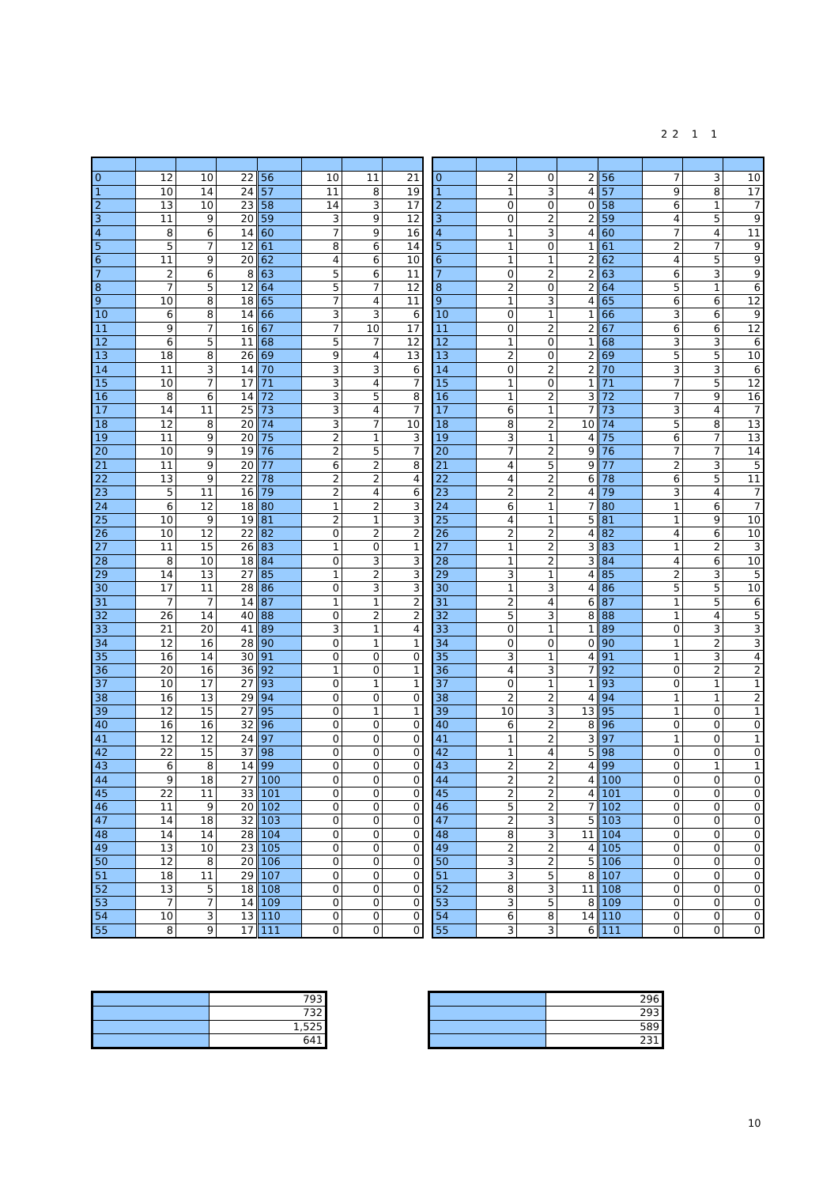22 1 1
| 0 | 12 | 10 | 22 | 56 | 10 | 11 | 21 |
| 1 | 10 | 14 | 24 | 57 | 11 | 8 | 19 |
| 2 | 13 | 10 | 23 | 58 | 14 | 3 | 17 |
| 3 | 11 | 9 | 20 | 59 | 3 | 9 | 12 |
| 4 | 8 | 6 | 14 | 60 | 7 | 9 | 16 |
| 5 | 5 | 7 | 12 | 61 | 8 | 6 | 14 |
| 6 | 11 | 9 | 20 | 62 | 4 | 6 | 10 |
| 7 | 2 | 6 | 8 | 63 | 5 | 6 | 11 |
| 8 | 7 | 5 | 12 | 64 | 5 | 7 | 12 |
| 9 | 10 | 8 | 18 | 65 | 7 | 4 | 11 |
| 10 | 6 | 8 | 14 | 66 | 3 | 3 | 6 |
| 11 | 9 | 7 | 16 | 67 | 7 | 10 | 17 |
| 12 | 6 | 5 | 11 | 68 | 5 | 7 | 12 |
| 13 | 18 | 8 | 26 | 69 | 9 | 4 | 13 |
| 14 | 11 | 3 | 14 | 70 | 3 | 3 | 6 |
| 15 | 10 | 7 | 17 | 71 | 3 | 4 | 7 |
| 16 | 8 | 6 | 14 | 72 | 3 | 5 | 8 |
| 17 | 14 | 11 | 25 | 73 | 3 | 4 | 7 |
| 18 | 12 | 8 | 20 | 74 | 3 | 7 | 10 |
| 19 | 11 | 9 | 20 | 75 | 2 | 1 | 3 |
| 20 | 10 | 9 | 19 | 76 | 2 | 5 | 7 |
| 21 | 11 | 9 | 20 | 77 | 6 | 2 | 8 |
| 22 | 13 | 9 | 22 | 78 | 2 | 2 | 4 |
| 23 | 5 | 11 | 16 | 79 | 2 | 4 | 6 |
| 24 | 6 | 12 | 18 | 80 | 1 | 2 | 3 |
| 25 | 10 | 9 | 19 | 81 | 2 | 1 | 3 |
| 26 | 10 | 12 | 22 | 82 | 0 | 2 | 2 |
| 27 | 11 | 15 | 26 | 83 | 1 | 0 | 1 |
| 28 | 8 | 10 | 18 | 84 | 0 | 3 | 3 |
| 29 | 14 | 13 | 27 | 85 | 1 | 2 | 3 |
| 30 | 17 | 11 | 28 | 86 | 0 | 3 | 3 |
| 31 | 7 | 7 | 14 | 87 | 1 | 1 | 2 |
| 32 | 26 | 14 | 40 | 88 | 0 | 2 | 2 |
| 33 | 21 | 20 | 41 | 89 | 3 | 1 | 4 |
| 34 | 12 | 16 | 28 | 90 | 0 | 1 | 1 |
| 35 | 16 | 14 | 30 | 91 | 0 | 0 | 0 |
| 36 | 20 | 16 | 36 | 92 | 1 | 0 | 1 |
| 37 | 10 | 17 | 27 | 93 | 0 | 1 | 1 |
| 38 | 16 | 13 | 29 | 94 | 0 | 0 | 0 |
| 39 | 12 | 15 | 27 | 95 | 0 | 1 | 1 |
| 40 | 16 | 16 | 32 | 96 | 0 | 0 | 0 |
| 41 | 12 | 12 | 24 | 97 | 0 | 0 | 0 |
| 42 | 22 | 15 | 37 | 98 | 0 | 0 | 0 |
| 43 | 6 | 8 | 14 | 99 | 0 | 0 | 0 |
| 44 | 9 | 18 | 27 | 100 | 0 | 0 | 0 |
| 45 | 22 | 11 | 33 | 101 | 0 | 0 | 0 |
| 46 | 11 | 9 | 20 | 102 | 0 | 0 | 0 |
| 47 | 14 | 18 | 32 | 103 | 0 | 0 | 0 |
| 48 | 14 | 14 | 28 | 104 | 0 | 0 | 0 |
| 49 | 13 | 10 | 23 | 105 | 0 | 0 | 0 |
| 50 | 12 | 8 | 20 | 106 | 0 | 0 | 0 |
| 51 | 18 | 11 | 29 | 107 | 0 | 0 | 0 |
| 52 | 13 | 5 | 18 | 108 | 0 | 0 | 0 |
| 53 | 7 | 7 | 14 | 109 | 0 | 0 | 0 |
| 54 | 10 | 3 | 13 | 110 | 0 | 0 | 0 |
| 55 | 8 | 9 | 17 | 111 | 0 | 0 | 0 |
| 0 | 2 | 0 | 2 | 56 | 7 | 3 | 10 |
| 1 | 1 | 3 | 4 | 57 | 9 | 8 | 17 |
| 2 | 0 | 0 | 0 | 58 | 6 | 1 | 7 |
| 3 | 0 | 2 | 2 | 59 | 4 | 5 | 9 |
| 4 | 1 | 3 | 4 | 60 | 7 | 4 | 11 |
| 5 | 1 | 0 | 1 | 61 | 2 | 7 | 9 |
| 6 | 1 | 1 | 2 | 62 | 4 | 5 | 9 |
| 7 | 0 | 2 | 2 | 63 | 6 | 3 | 9 |
| 8 | 2 | 0 | 2 | 64 | 5 | 1 | 6 |
| 9 | 1 | 3 | 4 | 65 | 6 | 6 | 12 |
| 10 | 0 | 1 | 1 | 66 | 3 | 6 | 9 |
| 11 | 0 | 2 | 2 | 67 | 6 | 6 | 12 |
| 12 | 1 | 0 | 1 | 68 | 3 | 3 | 6 |
| 13 | 2 | 0 | 2 | 69 | 5 | 5 | 10 |
| 14 | 0 | 2 | 2 | 70 | 3 | 3 | 6 |
| 15 | 1 | 0 | 1 | 71 | 7 | 5 | 12 |
| 16 | 1 | 2 | 3 | 72 | 7 | 9 | 16 |
| 17 | 6 | 1 | 7 | 73 | 3 | 4 | 7 |
| 18 | 8 | 2 | 10 | 74 | 5 | 8 | 13 |
| 19 | 3 | 1 | 4 | 75 | 6 | 7 | 13 |
| 20 | 7 | 2 | 9 | 76 | 7 | 7 | 14 |
| 21 | 4 | 5 | 9 | 77 | 2 | 3 | 5 |
| 22 | 4 | 2 | 6 | 78 | 6 | 5 | 11 |
| 23 | 2 | 2 | 4 | 79 | 3 | 4 | 7 |
| 24 | 6 | 1 | 7 | 80 | 1 | 6 | 7 |
| 25 | 4 | 1 | 5 | 81 | 1 | 9 | 10 |
| 26 | 2 | 2 | 4 | 82 | 4 | 6 | 10 |
| 27 | 1 | 2 | 3 | 83 | 1 | 2 | 3 |
| 28 | 1 | 2 | 3 | 84 | 4 | 6 | 10 |
| 29 | 3 | 1 | 4 | 85 | 2 | 3 | 5 |
| 30 | 1 | 3 | 4 | 86 | 5 | 5 | 10 |
| 31 | 2 | 4 | 6 | 87 | 1 | 5 | 6 |
| 32 | 5 | 3 | 8 | 88 | 1 | 4 | 5 |
| 33 | 0 | 1 | 1 | 89 | 0 | 3 | 3 |
| 34 | 0 | 0 | 0 | 90 | 1 | 2 | 3 |
| 35 | 3 | 1 | 4 | 91 | 1 | 3 | 4 |
| 36 | 4 | 3 | 7 | 92 | 0 | 2 | 2 |
| 37 | 0 | 1 | 1 | 93 | 0 | 1 | 1 |
| 38 | 2 | 2 | 4 | 94 | 1 | 1 | 2 |
| 39 | 10 | 3 | 13 | 95 | 1 | 0 | 1 |
| 40 | 6 | 2 | 8 | 96 | 0 | 0 | 0 |
| 41 | 1 | 2 | 3 | 97 | 1 | 0 | 1 |
| 42 | 1 | 4 | 5 | 98 | 0 | 0 | 0 |
| 43 | 2 | 2 | 4 | 99 | 0 | 1 | 1 |
| 44 | 2 | 2 | 4 | 100 | 0 | 0 | 0 |
| 45 | 2 | 2 | 4 | 101 | 0 | 0 | 0 |
| 46 | 5 | 2 | 7 | 102 | 0 | 0 | 0 |
| 47 | 2 | 3 | 5 | 103 | 0 | 0 | 0 |
| 48 | 8 | 3 | 11 | 104 | 0 | 0 | 0 |
| 49 | 2 | 2 | 4 | 105 | 0 | 0 | 0 |
| 50 | 3 | 2 | 5 | 106 | 0 | 0 | 0 |
| 51 | 3 | 5 | 8 | 107 | 0 | 0 | 0 |
| 52 | 8 | 3 | 11 | 108 | 0 | 0 | 0 |
| 53 | 3 | 5 | 8 | 109 | 0 | 0 | 0 |
| 54 | 6 | 8 | 14 | 110 | 0 | 0 | 0 |
| 55 | 3 | 3 | 6 | 111 | 0 | 0 | 0 |
| | 793 |
| | 732 |
| | 1,525 |
| | 641 |
| | 296 |
| | 293 |
| | 589 |
| | 231 |
10